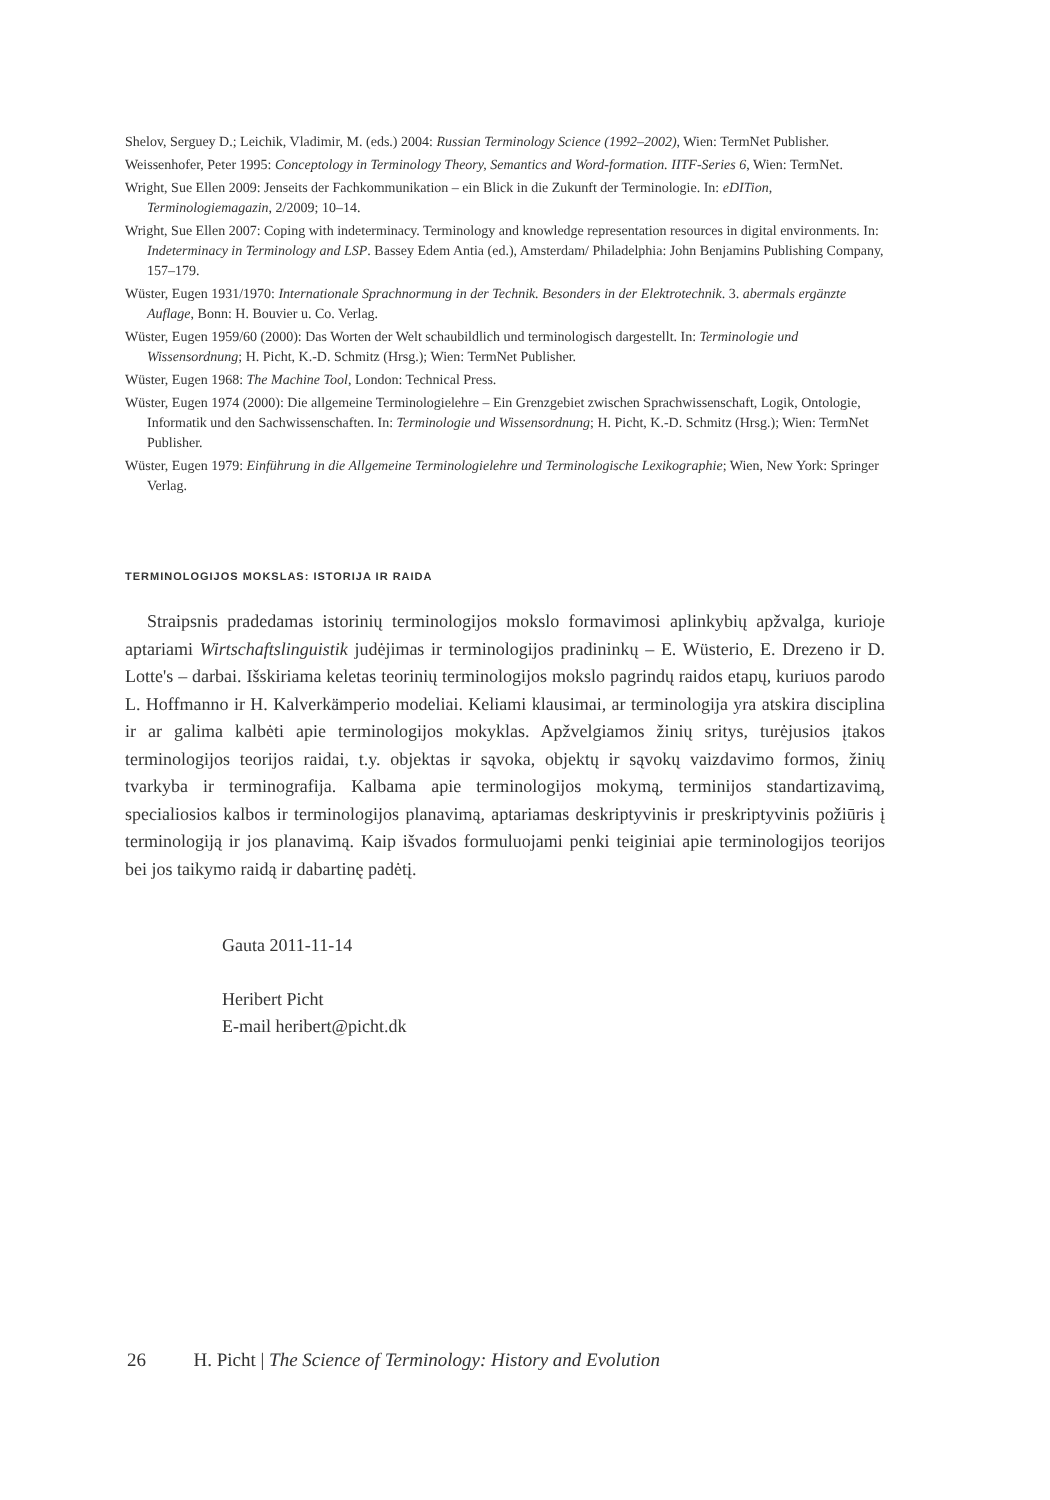Shelov, Serguey D.; Leichik, Vladimir, M. (eds.) 2004: Russian Terminology Science (1992–2002), Wien: TermNet Publisher.
Weissenhofer, Peter 1995: Conceptology in Terminology Theory, Semantics and Word-formation. IITF-Series 6, Wien: TermNet.
Wright, Sue Ellen 2009: Jenseits der Fachkommunikation – ein Blick in die Zukunft der Terminologie. In: eDITion, Terminologiemagazin, 2/2009; 10–14.
Wright, Sue Ellen 2007: Coping with indeterminacy. Terminology and knowledge representation resources in digital environments. In: Indeterminacy in Terminology and LSP. Bassey Edem Antia (ed.), Amsterdam/ Philadelphia: John Benjamins Publishing Company, 157–179.
Wüster, Eugen 1931/1970: Internationale Sprachnormung in der Technik. Besonders in der Elektrotechnik. 3. abermals ergänzte Auflage, Bonn: H. Bouvier u. Co. Verlag.
Wüster, Eugen 1959/60 (2000): Das Worten der Welt schaubildlich und terminologisch dargestellt. In: Terminologie und Wissensordnung; H. Picht, K.-D. Schmitz (Hrsg.); Wien: TermNet Publisher.
Wüster, Eugen 1968: The Machine Tool, London: Technical Press.
Wüster, Eugen 1974 (2000): Die allgemeine Terminologielehre – Ein Grenzgebiet zwischen Sprachwissenschaft, Logik, Ontologie, Informatik und den Sachwissenschaften. In: Terminologie und Wissensordnung; H. Picht, K.-D. Schmitz (Hrsg.); Wien: TermNet Publisher.
Wüster, Eugen 1979: Einführung in die Allgemeine Terminologielehre und Terminologische Lexikographie; Wien, New York: Springer Verlag.
TERMINOLOGIJOS MOKSLAS: ISTORIJA IR RAIDA
Straipsnis pradedamas istorinių terminologijos mokslo formavimosi aplinkybių apžvalga, kurioje aptariami Wirtschaftslinguistik judėjimas ir terminologijos pradininkų – E. Wüsterio, E. Drezeno ir D. Lotte's – darbai. Išskiriama keletas teorinių terminologijos mokslo pagrindų raidos etapų, kuriuos parodo L. Hoffmanno ir H. Kalverkämperio modeliai. Keliami klausimai, ar terminologija yra atskira disciplina ir ar galima kalbėti apie terminologijos mokyklas. Apžvelgiamos žinių sritys, turėjusios įtakos terminologijos teorijos raidai, t.y. objektas ir sąvoka, objektų ir sąvokų vaizdavimo formos, žinių tvarkyba ir terminografija. Kalbama apie terminologijos mokymą, terminijos standartizavimą, specialiosios kalbos ir terminologijos planavimą, aptariamas deskriptyvinis ir preskriptyvinis požiūris į terminologiją ir jos planavimą. Kaip išvados formuluojami penki teiginiai apie terminologijos teorijos bei jos taikymo raidą ir dabartinę padėtį.
Gauta 2011-11-14
Heribert Picht
E-mail heribert@picht.dk
26 H. Picht | The Science of Terminology: History and Evolution